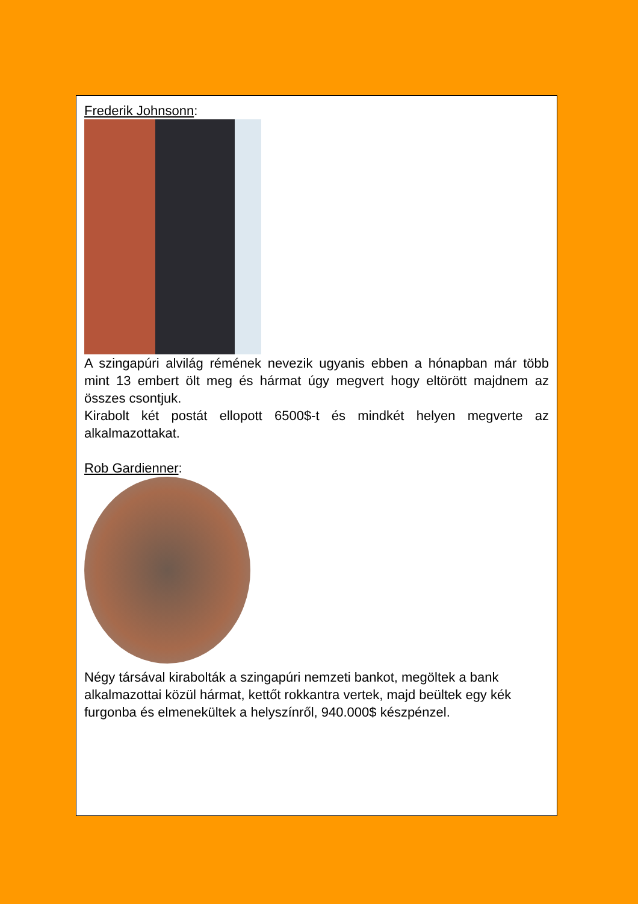Frederik Johnsonn:
A szingapúri alvilág rémének nevezik ugyanis ebben a hónapban már több mint 13 embert ölt meg és hármat úgy megvert hogy eltörött majdnem az összes csontjuk.
Kirabolt két postát ellopott 6500$-t és mindkét helyen megverte az alkalmazottakat.
Rob Gardienner:
Négy társával kirabolták a szingapúri nemzeti bankot, megöltek a bank alkalmazottai közül hármat, kettőt rokkantra vertek, majd beültek egy kék furgonba és elmenekültek a helyszínről, 940.000$ készpénzel.